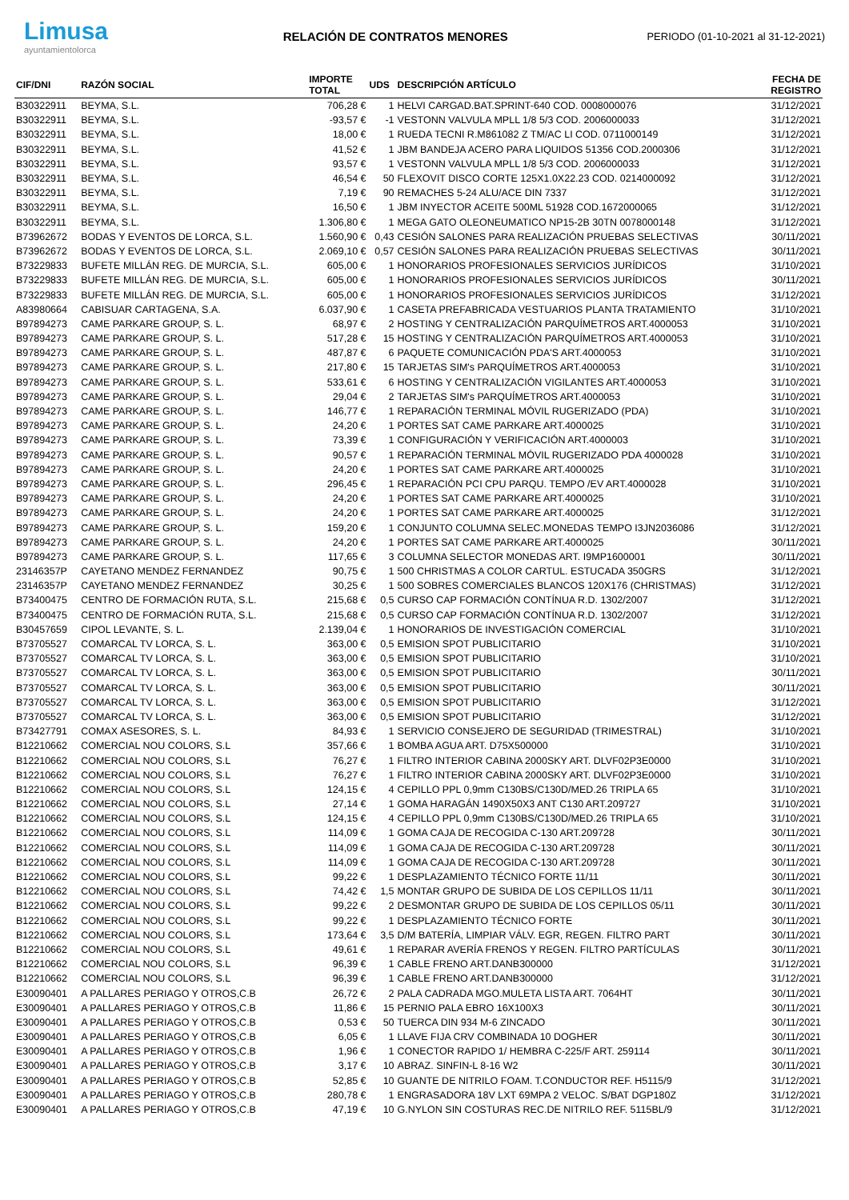Limusa
ayuntamientolorca
RELACIÓN DE CONTRATOS MENORES
PERIODO (01-10-2021 al 31-12-2021)
| CIF/DNI | RAZÓN SOCIAL | IMPORTE TOTAL | UDS | DESCRIPCIÓN ARTÍCULO | FECHA DE REGISTRO |
| --- | --- | --- | --- | --- | --- |
| B30322911 | BEYMA, S.L. | 706,28 € | 1 | HELVI CARGAD.BAT.SPRINT-640 COD. 0008000076 | 31/12/2021 |
| B30322911 | BEYMA, S.L. | -93,57 € | -1 | VESTONN VALVULA MPLL 1/8 5/3 COD. 2006000033 | 31/12/2021 |
| B30322911 | BEYMA, S.L. | 18,00 € | 1 | RUEDA TECNI R.M861082 Z TM/AC LI COD. 0711000149 | 31/12/2021 |
| B30322911 | BEYMA, S.L. | 41,52 € | 1 | JBM BANDEJA ACERO PARA LIQUIDOS 51356 COD.2000306 | 31/12/2021 |
| B30322911 | BEYMA, S.L. | 93,57 € | 1 | VESTONN VALVULA MPLL 1/8 5/3 COD. 2006000033 | 31/12/2021 |
| B30322911 | BEYMA, S.L. | 46,54 € | 50 | FLEXOVIT DISCO CORTE 125X1.0X22.23 COD. 0214000092 | 31/12/2021 |
| B30322911 | BEYMA, S.L. | 7,19 € | 90 | REMACHES 5-24 ALU/ACE DIN 7337 | 31/12/2021 |
| B30322911 | BEYMA, S.L. | 16,50 € | 1 | JBM INYECTOR ACEITE 500ML 51928 COD.1672000065 | 31/12/2021 |
| B30322911 | BEYMA, S.L. | 1.306,80 € | 1 | MEGA GATO OLEONEUMATICO NP15-2B 30TN 0078000148 | 31/12/2021 |
| B73962672 | BODAS Y EVENTOS DE LORCA, S.L. | 1.560,90 € | 0,43 | CESIÓN SALONES PARA REALIZACIÓN PRUEBAS SELECTIVAS | 30/11/2021 |
| B73962672 | BODAS Y EVENTOS DE LORCA, S.L. | 2.069,10 € | 0,57 | CESIÓN SALONES PARA REALIZACIÓN PRUEBAS SELECTIVAS | 30/11/2021 |
| B73229833 | BUFETE MILLÁN REG. DE MURCIA, S.L. | 605,00 € | 1 | HONORARIOS PROFESIONALES SERVICIOS JURÍDICOS | 31/10/2021 |
| B73229833 | BUFETE MILLÁN REG. DE MURCIA, S.L. | 605,00 € | 1 | HONORARIOS PROFESIONALES SERVICIOS JURÍDICOS | 30/11/2021 |
| B73229833 | BUFETE MILLÁN REG. DE MURCIA, S.L. | 605,00 € | 1 | HONORARIOS PROFESIONALES SERVICIOS JURÍDICOS | 31/12/2021 |
| A83980664 | CABISUAR CARTAGENA, S.A. | 6.037,90 € | 1 | CASETA PREFABRICADA VESTUARIOS PLANTA TRATAMIENTO | 31/10/2021 |
| B97894273 | CAME PARKARE GROUP, S. L. | 68,97 € | 2 | HOSTING Y CENTRALIZACIÓN PARQUÍMETROS ART.4000053 | 31/10/2021 |
| B97894273 | CAME PARKARE GROUP, S. L. | 517,28 € | 15 | HOSTING Y CENTRALIZACIÓN PARQUÍMETROS ART.4000053 | 31/10/2021 |
| B97894273 | CAME PARKARE GROUP, S. L. | 487,87 € | 6 | PAQUETE COMUNICACIÓN PDA'S ART.4000053 | 31/10/2021 |
| B97894273 | CAME PARKARE GROUP, S. L. | 217,80 € | 15 | TARJETAS SIM's PARQUÍMETROS ART.4000053 | 31/10/2021 |
| B97894273 | CAME PARKARE GROUP, S. L. | 533,61 € | 6 | HOSTING Y CENTRALIZACIÓN VIGILANTES ART.4000053 | 31/10/2021 |
| B97894273 | CAME PARKARE GROUP, S. L. | 29,04 € | 2 | TARJETAS SIM's PARQUÍMETROS ART.4000053 | 31/10/2021 |
| B97894273 | CAME PARKARE GROUP, S. L. | 146,77 € | 1 | REPARACIÓN TERMINAL MÓVIL RUGERIZADO (PDA) | 31/10/2021 |
| B97894273 | CAME PARKARE GROUP, S. L. | 24,20 € | 1 | PORTES SAT CAME PARKARE ART.4000025 | 31/10/2021 |
| B97894273 | CAME PARKARE GROUP, S. L. | 73,39 € | 1 | CONFIGURACIÓN Y VERIFICACIÓN ART.4000003 | 31/10/2021 |
| B97894273 | CAME PARKARE GROUP, S. L. | 90,57 € | 1 | REPARACIÓN TERMINAL MÓVIL RUGERIZADO PDA 4000028 | 31/10/2021 |
| B97894273 | CAME PARKARE GROUP, S. L. | 24,20 € | 1 | PORTES SAT CAME PARKARE ART.4000025 | 31/10/2021 |
| B97894273 | CAME PARKARE GROUP, S. L. | 296,45 € | 1 | REPARACIÓN PCI CPU PARQU. TEMPO /EV ART.4000028 | 31/10/2021 |
| B97894273 | CAME PARKARE GROUP, S. L. | 24,20 € | 1 | PORTES SAT CAME PARKARE ART.4000025 | 31/10/2021 |
| B97894273 | CAME PARKARE GROUP, S. L. | 24,20 € | 1 | PORTES SAT CAME PARKARE ART.4000025 | 31/12/2021 |
| B97894273 | CAME PARKARE GROUP, S. L. | 159,20 € | 1 | CONJUNTO COLUMNA SELEC.MONEDAS TEMPO I3JN2036086 | 31/12/2021 |
| B97894273 | CAME PARKARE GROUP, S. L. | 24,20 € | 1 | PORTES SAT CAME PARKARE ART.4000025 | 30/11/2021 |
| B97894273 | CAME PARKARE GROUP, S. L. | 117,65 € | 3 | COLUMNA SELECTOR MONEDAS ART. I9MP1600001 | 30/11/2021 |
| 23146357P | CAYETANO MENDEZ FERNANDEZ | 90,75 € | 1 | 500 CHRISTMAS A COLOR CARTUL. ESTUCADA 350GRS | 31/12/2021 |
| 23146357P | CAYETANO MENDEZ FERNANDEZ | 30,25 € | 1 | 500 SOBRES COMERCIALES BLANCOS 120X176 (CHRISTMAS) | 31/12/2021 |
| B73400475 | CENTRO DE FORMACIÓN RUTA, S.L. | 215,68 € | 0,5 | CURSO CAP FORMACIÓN CONTÍNUA R.D. 1302/2007 | 31/12/2021 |
| B73400475 | CENTRO DE FORMACIÓN RUTA, S.L. | 215,68 € | 0,5 | CURSO CAP FORMACIÓN CONTÍNUA R.D. 1302/2007 | 31/12/2021 |
| B30457659 | CIPOL LEVANTE, S. L. | 2.139,04 € | 1 | HONORARIOS DE INVESTIGACIÓN COMERCIAL | 31/10/2021 |
| B73705527 | COMARCAL TV LORCA, S. L. | 363,00 € | 0,5 | EMISION SPOT PUBLICITARIO | 31/10/2021 |
| B73705527 | COMARCAL TV LORCA, S. L. | 363,00 € | 0,5 | EMISION SPOT PUBLICITARIO | 31/10/2021 |
| B73705527 | COMARCAL TV LORCA, S. L. | 363,00 € | 0,5 | EMISION SPOT PUBLICITARIO | 30/11/2021 |
| B73705527 | COMARCAL TV LORCA, S. L. | 363,00 € | 0,5 | EMISION SPOT PUBLICITARIO | 30/11/2021 |
| B73705527 | COMARCAL TV LORCA, S. L. | 363,00 € | 0,5 | EMISION SPOT PUBLICITARIO | 31/12/2021 |
| B73705527 | COMARCAL TV LORCA, S. L. | 363,00 € | 0,5 | EMISION SPOT PUBLICITARIO | 31/12/2021 |
| B73427791 | COMAX ASESORES, S. L. | 84,93 € | 1 | SERVICIO CONSEJERO DE SEGURIDAD (TRIMESTRAL) | 31/10/2021 |
| B12210662 | COMERCIAL NOU COLORS, S.L | 357,66 € | 1 | BOMBA AGUA ART. D75X500000 | 31/10/2021 |
| B12210662 | COMERCIAL NOU COLORS, S.L | 76,27 € | 1 | FILTRO INTERIOR CABINA 2000SKY ART. DLVF02P3E0000 | 31/10/2021 |
| B12210662 | COMERCIAL NOU COLORS, S.L | 76,27 € | 1 | FILTRO INTERIOR CABINA 2000SKY ART. DLVF02P3E0000 | 31/10/2021 |
| B12210662 | COMERCIAL NOU COLORS, S.L | 124,15 € | 4 | CEPILLO PPL 0,9mm C130BS/C130D/MED.26 TRIPLA 65 | 31/10/2021 |
| B12210662 | COMERCIAL NOU COLORS, S.L | 27,14 € | 1 | GOMA HARAGÁN 1490X50X3 ANT C130 ART.209727 | 31/10/2021 |
| B12210662 | COMERCIAL NOU COLORS, S.L | 124,15 € | 4 | CEPILLO PPL 0,9mm C130BS/C130D/MED.26 TRIPLA 65 | 31/10/2021 |
| B12210662 | COMERCIAL NOU COLORS, S.L | 114,09 € | 1 | GOMA CAJA DE RECOGIDA C-130 ART.209728 | 30/11/2021 |
| B12210662 | COMERCIAL NOU COLORS, S.L | 114,09 € | 1 | GOMA CAJA DE RECOGIDA C-130 ART.209728 | 30/11/2021 |
| B12210662 | COMERCIAL NOU COLORS, S.L | 114,09 € | 1 | GOMA CAJA DE RECOGIDA C-130 ART.209728 | 30/11/2021 |
| B12210662 | COMERCIAL NOU COLORS, S.L | 99,22 € | 1 | DESPLAZAMIENTO TÉCNICO FORTE 11/11 | 30/11/2021 |
| B12210662 | COMERCIAL NOU COLORS, S.L | 74,42 € | 1,5 | MONTAR GRUPO DE SUBIDA DE LOS CEPILLOS 11/11 | 30/11/2021 |
| B12210662 | COMERCIAL NOU COLORS, S.L | 99,22 € | 2 | DESMONTAR GRUPO DE SUBIDA DE LOS CEPILLOS 05/11 | 30/11/2021 |
| B12210662 | COMERCIAL NOU COLORS, S.L | 99,22 € | 1 | DESPLAZAMIENTO TÉCNICO FORTE | 30/11/2021 |
| B12210662 | COMERCIAL NOU COLORS, S.L | 173,64 € | 3,5 | D/M BATERÍA, LIMPIAR VÁLV. EGR, REGEN. FILTRO PART | 30/11/2021 |
| B12210662 | COMERCIAL NOU COLORS, S.L | 49,61 € | 1 | REPARAR AVERÍA FRENOS Y REGEN. FILTRO PARTÍCULAS | 30/11/2021 |
| B12210662 | COMERCIAL NOU COLORS, S.L | 96,39 € | 1 | CABLE FRENO ART.DANB300000 | 31/12/2021 |
| B12210662 | COMERCIAL NOU COLORS, S.L | 96,39 € | 1 | CABLE FRENO ART.DANB300000 | 31/12/2021 |
| E30090401 | A PALLARES PERIAGO Y OTROS,C.B | 26,72 € | 2 | PALA CADRADA MGO.MULETA LISTA ART. 7064HT | 30/11/2021 |
| E30090401 | A PALLARES PERIAGO Y OTROS,C.B | 11,86 € | 15 | PERNIO PALA EBRO 16X100X3 | 30/11/2021 |
| E30090401 | A PALLARES PERIAGO Y OTROS,C.B | 0,53 € | 50 | TUERCA DIN 934 M-6 ZINCADO | 30/11/2021 |
| E30090401 | A PALLARES PERIAGO Y OTROS,C.B | 6,05 € | 1 | LLAVE FIJA CRV COMBINADA 10 DOGHER | 30/11/2021 |
| E30090401 | A PALLARES PERIAGO Y OTROS,C.B | 1,96 € | 1 | CONECTOR RAPIDO 1/ HEMBRA C-225/F ART. 259114 | 30/11/2021 |
| E30090401 | A PALLARES PERIAGO Y OTROS,C.B | 3,17 € | 10 | ABRAZ. SINFIN-L 8-16 W2 | 30/11/2021 |
| E30090401 | A PALLARES PERIAGO Y OTROS,C.B | 52,85 € | 10 | GUANTE DE NITRILO FOAM. T.CONDUCTOR REF. H5115/9 | 31/12/2021 |
| E30090401 | A PALLARES PERIAGO Y OTROS,C.B | 280,78 € | 1 | ENGRASADORA 18V LXT 69MPA 2 VELOC. S/BAT DGP180Z | 31/12/2021 |
| E30090401 | A PALLARES PERIAGO Y OTROS,C.B | 47,19 € | 10 | G.NYLON SIN COSTURAS REC.DE NITRILO REF. 5115BL/9 | 31/12/2021 |